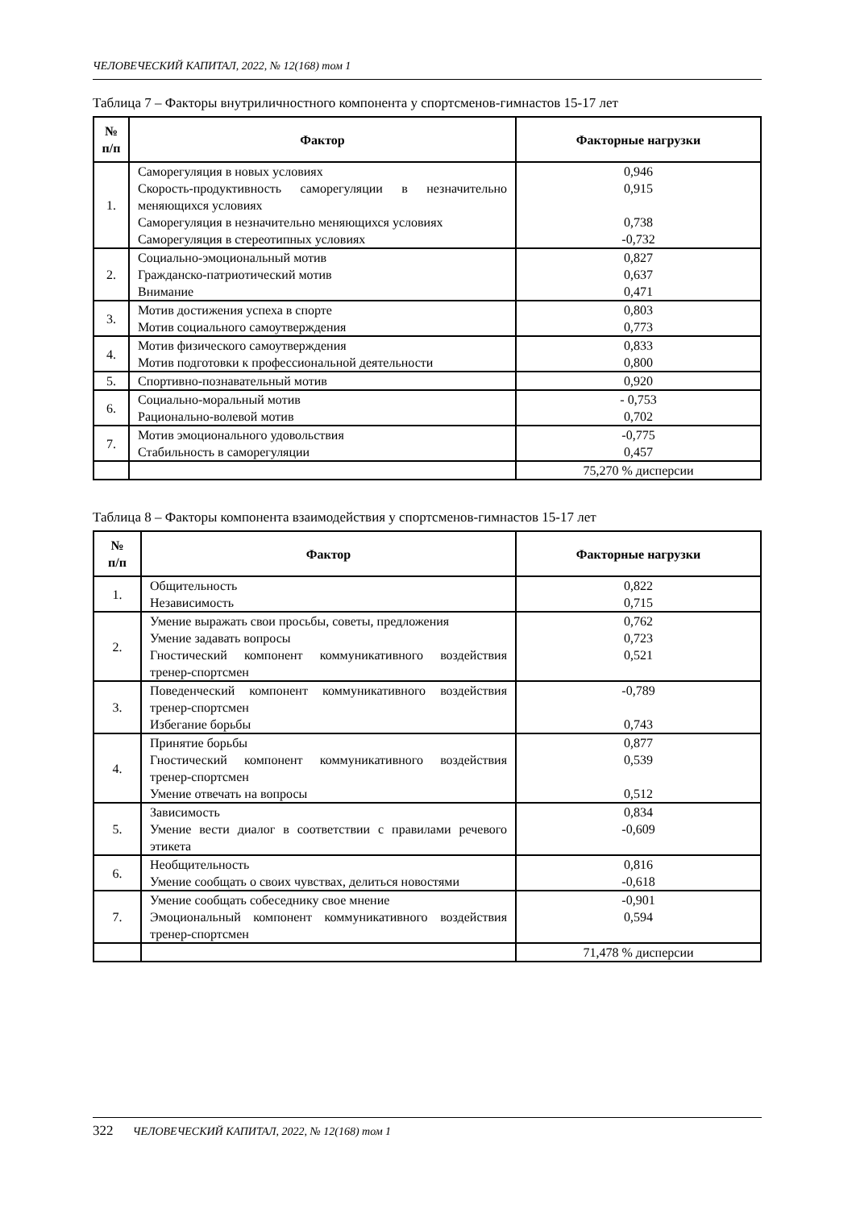ЧЕЛОВЕЧЕСКИЙ КАПИТАЛ, 2022, № 12(168) том 1
Таблица 7 – Факторы внутриличностного компонента у спортсменов-гимнастов 15-17 лет
| № п/п | Фактор | Факторные нагрузки |
| --- | --- | --- |
| 1. | Саморегуляция в новых условиях Скорость-продуктивность саморегуляции в незначительно меняющихся условиях Саморегуляция в незначительно меняющихся условиях Саморегуляция в стереотипных условиях | 0,946 0,915 0,738 -0,732 |
| 2. | Социально-эмоциональный мотив Гражданско-патриотический мотив Внимание | 0,827 0,637 0,471 |
| 3. | Мотив достижения успеха в спорте Мотив социального самоутверждения | 0,803 0,773 |
| 4. | Мотив физического самоутверждения Мотив подготовки к профессиональной деятельности | 0,833 0,800 |
| 5. | Спортивно-познавательный мотив | 0,920 |
| 6. | Социально-моральный мотив Рационально-волевой мотив | - 0,753 0,702 |
| 7. | Мотив эмоционального удовольствия Стабильность в саморегуляции | -0,775 0,457 |
| | | 75,270 % дисперсии |
Таблица 8 – Факторы компонента взаимодействия у спортсменов-гимнастов 15-17 лет
| № п/п | Фактор | Факторные нагрузки |
| --- | --- | --- |
| 1. | Общительность Независимость | 0,822 0,715 |
| 2. | Умение выражать свои просьбы, советы, предложения Умение задавать вопросы Гностический компонент коммуникативного воздействия тренер-спортсмен | 0,762 0,723 0,521 |
| 3. | Поведенческий компонент коммуникативного воздействия тренер-спортсмен Избегание борьбы | -0,789 0,743 |
| 4. | Принятие борьбы Гностический компонент коммуникативного воздействия тренер-спортсмен Умение отвечать на вопросы | 0,877 0,539 0,512 |
| 5. | Зависимость Умение вести диалог в соответствии с правилами речевого этикета | 0,834 -0,609 |
| 6. | Необщительность Умение сообщать о своих чувствах, делиться новостями | 0,816 -0,618 |
| 7. | Умение сообщать собеседнику свое мнение Эмоциональный компонент коммуникативного воздействия тренер-спортсмен | -0,901 0,594 |
| | | 71,478 % дисперсии |
322 ЧЕЛОВЕЧЕСКИЙ КАПИТАЛ, 2022, № 12(168) том 1